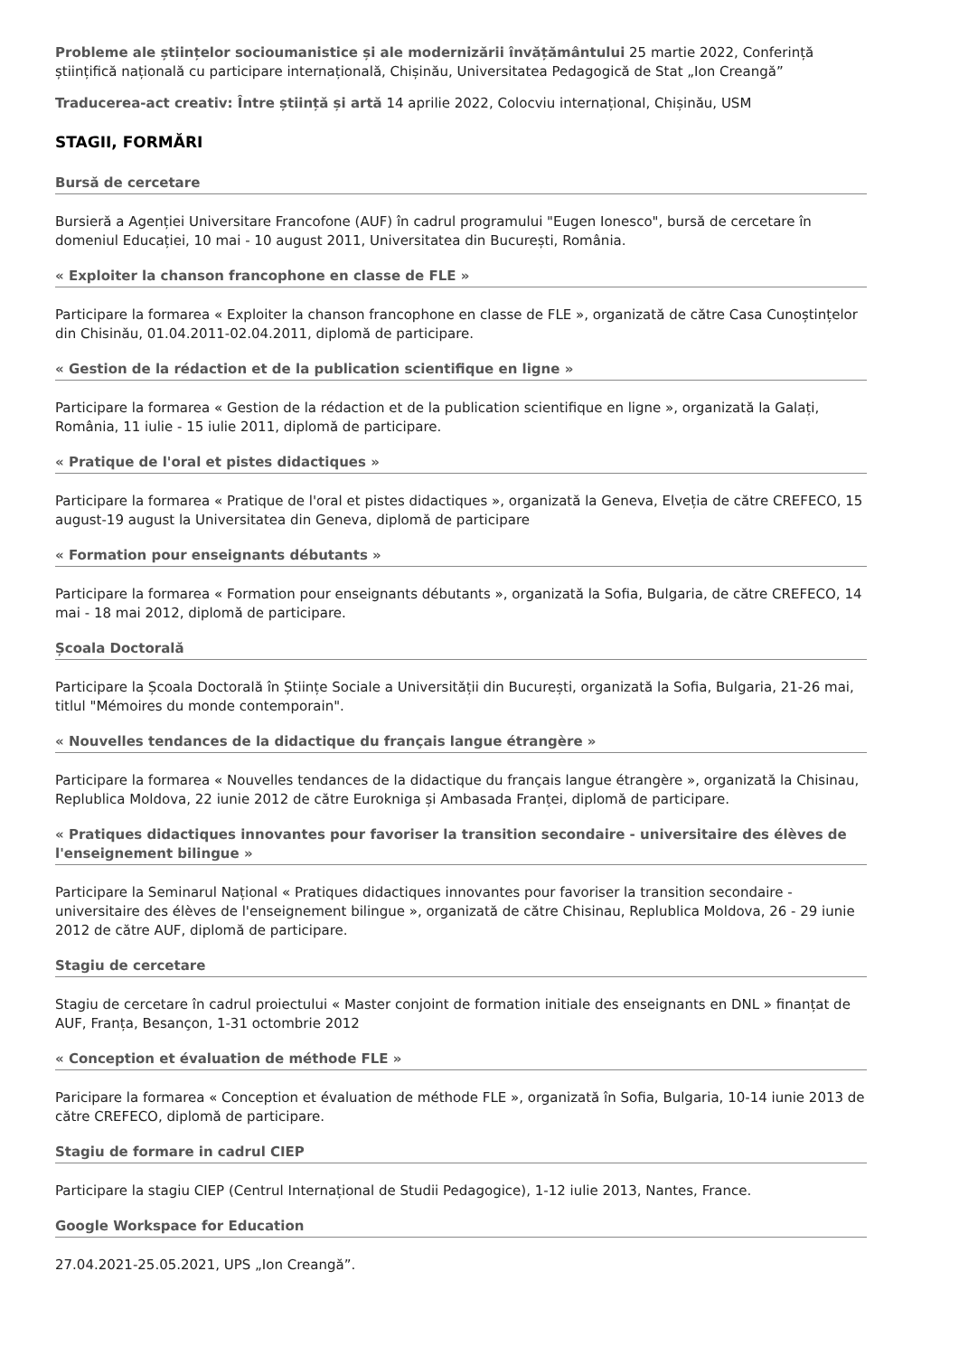Probleme ale științelor socioumanistice și ale modernizării învățământului 25 martie 2022, Conferință științifică națională cu participare internațională, Chișinău, Universitatea Pedagogică de Stat „Ion Creangă”
Traducerea-act creativ: Între știință și artă 14 aprilie 2022, Colocviu internațional, Chișinău, USM
STAGII, FORMĂRI
Bursă de cercetare
Bursieră a Agenției Universitare Francofone (AUF) în cadrul programului "Eugen Ionesco", bursă de cercetare în domeniul Educației, 10 mai - 10 august 2011, Universitatea din București, România.
« Exploiter la chanson francophone en classe de FLE »
Participare la formarea « Exploiter la chanson francophone en classe de FLE », organizată de către Casa Cunoștințelor din Chisinău, 01.04.2011-02.04.2011, diplomă de participare.
« Gestion de la rédaction et de la publication scientifique en ligne »
Participare la formarea « Gestion de la rédaction et de la publication scientifique en ligne », organizată la Galați, România, 11 iulie - 15 iulie 2011, diplomă de participare.
« Pratique de l'oral et pistes didactiques »
Participare la formarea « Pratique de l'oral et pistes didactiques », organizată la Geneva, Elveția de către CREFECO, 15 august-19 august la Universitatea din Geneva, diplomă de participare
« Formation pour enseignants débutants »
Participare la formarea « Formation pour enseignants débutants », organizată la Sofia, Bulgaria, de către CREFECO, 14 mai - 18 mai 2012, diplomă de participare.
Școala Doctorală
Participare la Școala Doctorală în Științe Sociale a Universității din București, organizată la Sofia, Bulgaria, 21-26 mai, titlul "Mémoires du monde contemporain".
« Nouvelles tendances de la didactique du français langue étrangère »
Participare la formarea « Nouvelles tendances de la didactique du français langue étrangère », organizată la Chisinau, Replublica Moldova, 22 iunie 2012 de către Eurokniga și Ambasada Franței, diplomă de participare.
« Pratiques didactiques innovantes pour favoriser la transition secondaire - universitaire des élèves de l'enseignement bilingue »
Participare la Seminarul Național « Pratiques didactiques innovantes pour favoriser la transition secondaire - universitaire des élèves de l'enseignement bilingue », organizată de către Chisinau, Replublica Moldova, 26 - 29 iunie 2012 de către AUF, diplomă de participare.
Stagiu de cercetare
Stagiu de cercetare în cadrul proiectului « Master conjoint de formation initiale des enseignants en DNL » finanțat de AUF, Franța, Besançon, 1-31 octombrie 2012
« Conception et évaluation de méthode FLE »
Paricipare la formarea « Conception et évaluation de méthode FLE », organizată în Sofia, Bulgaria, 10-14 iunie 2013 de către CREFECO, diplomă de participare.
Stagiu de formare in cadrul CIEP
Participare la stagiu CIEP (Centrul Internațional de Studii Pedagogice), 1-12 iulie 2013, Nantes, France.
Google Workspace for Education
27.04.2021-25.05.2021, UPS „Ion Creangă”.